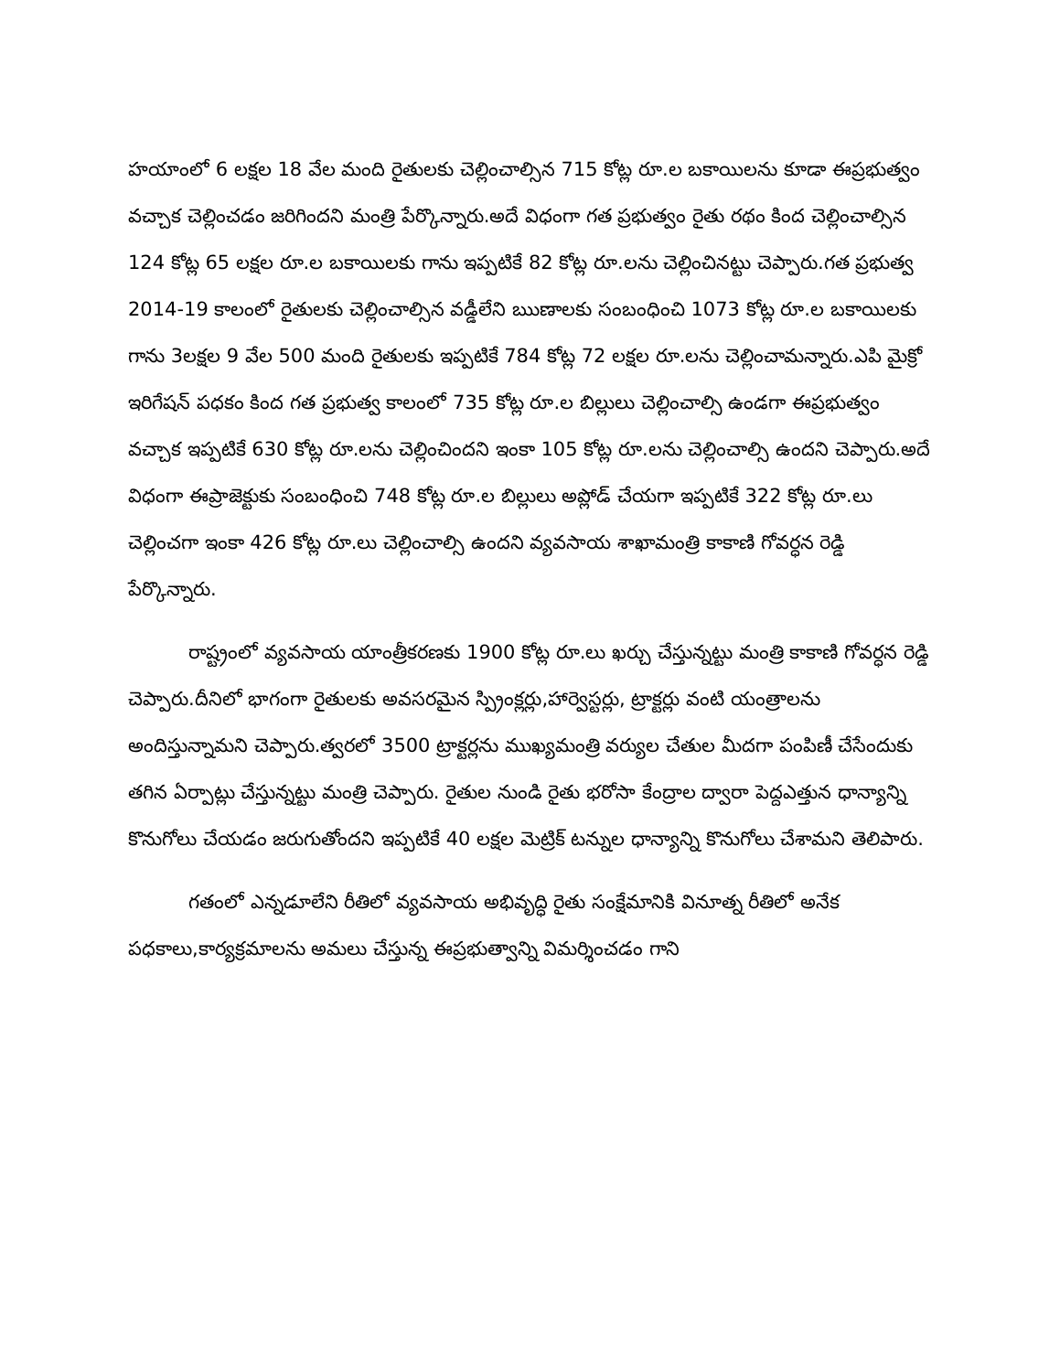హయాంలో 6 లక్షల 18 వేల మంది రైతులకు చెల్లించాల్సిన 715 కోట్ల రూ.ల బకాయిలను కూడా ఈప్రభుత్వం వచ్చాక చెల్లించడం జరిగిందని మంత్రి పేర్కొన్నారు.అదే విధంగా గత ప్రభుత్వం రైతు రథం కింద చెల్లించాల్సిన 124 కోట్ల 65 లక్షల రూ.ల బకాయిలకు గాను ఇప్పటికే 82 కోట్ల రూ.లను చెల్లించినట్టు చెప్పారు.గత ప్రభుత్వ 2014-19 కాలంలో రైతులకు చెల్లించాల్సిన వడ్డీలేని ఋణాలకు సంబంధించి 1073 కోట్ల రూ.ల బకాయిలకు గాను 3లక్షల 9 వేల 500 మంది రైతులకు ఇప్పటికే 784 కోట్ల 72 లక్షల రూ.లను చెల్లించామన్నారు.ఎపి మైక్రో ఇరిగేషన్ పధకం కింద గత ప్రభుత్వ కాలంలో 735 కోట్ల రూ.ల బిల్లులు చెల్లించాల్సి ఉండగా ఈప్రభుత్వం వచ్చాక ఇప్పటికే 630 కోట్ల రూ.లను చెల్లించిందని ఇంకా 105 కోట్ల రూ.లను చెల్లించాల్సి ఉందని చెప్పారు.అదే విధంగా ఈప్రాజెక్టుకు సంబంధించి 748 కోట్ల రూ.ల బిల్లులు అప్లోడ్ చేయగా ఇప్పటికే 322 కోట్ల రూ.లు చెల్లించగా ఇంకా 426 కోట్ల రూ.లు చెల్లించాల్సి ఉందని వ్యవసాయ శాఖామంత్రి కాకాణి గోవర్ధన రెడ్డి పేర్కొన్నారు.
రాష్ట్రంలో వ్యవసాయ యాంత్రీకరణకు 1900 కోట్ల రూ.లు ఖర్చు చేస్తున్నట్టు మంత్రి కాకాణి గోవర్ధన రెడ్డి చెప్పారు.దీనిలో భాగంగా రైతులకు అవసరమైన స్ప్రింక్లర్లు,హార్వెస్టర్లు, ట్రాక్టర్లు వంటి యంత్రాలను అందిస్తున్నామని చెప్పారు.త్వరలో 3500 ట్రాక్టర్లను ముఖ్యమంత్రి వర్యుల చేతుల మీదగా పంపిణీ చేసేందుకు తగిన ఏర్పాట్లు చేస్తున్నట్టు మంత్రి చెప్పారు. రైతుల నుండి రైతు భరోసా కేంద్రాల ద్వారా పెద్దఎత్తున ధాన్యాన్ని కొనుగోలు చేయడం జరుగుతోందని ఇప్పటికే 40 లక్షల మెట్రిక్ టన్నుల ధాన్యాన్ని కొనుగోలు చేశామని తెలిపారు.
గతంలో ఎన్నడూలేని రీతిలో వ్యవసాయ అభివృద్ధి రైతు సంక్షేమానికి వినూత్న రీతిలో అనేక పధకాలు,కార్యక్రమాలను అమలు చేస్తున్న ఈప్రభుత్వాన్ని విమర్శించడం గాని